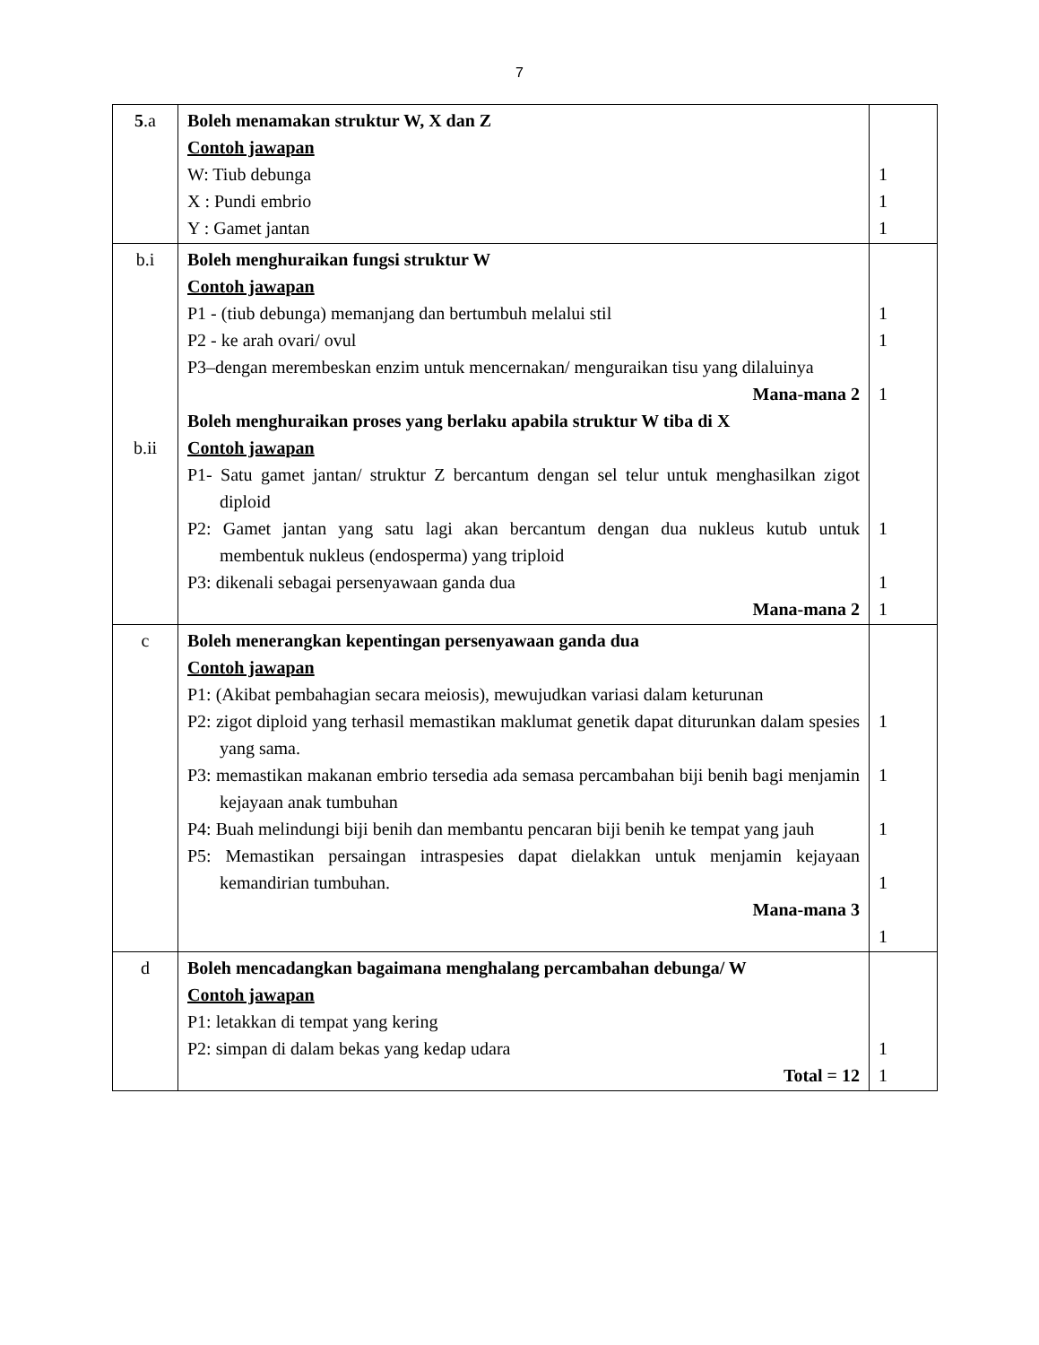7
| 5 .a | Boleh menamakan struktur W, X dan Z Contoh jawapan W: Tiub debunga X : Pundi embrio Y : Gamet jantan | 1 1 1 |
| b.i b.ii | Boleh menghuraikan fungsi struktur W Contoh jawapan P1 - (tiub debunga) memanjang dan bertumbuh melalui stil P2 - ke arah ovari/ ovul P3–dengan merembeskan enzim untuk mencernakan/ menguraikan tisu yang dilaluinya Mana-mana 2 Boleh menghuraikan proses yang berlaku apabila struktur W tiba di X Contoh jawapan P1- Satu gamet jantan/ struktur Z bercantum dengan sel telur untuk menghasilkan zigot diploid P2: Gamet jantan yang satu lagi akan bercantum dengan dua nukleus kutub untuk membentuk nukleus (endosperma) yang triploid P3: dikenali sebagai persenyawaan ganda dua Mana-mana 2 | 1 1 1 1 1 1 |
| c | Boleh menerangkan kepentingan persenyawaan ganda dua Contoh jawapan P1: (Akibat pembahagian secara meiosis), mewujudkan variasi dalam keturunan P2: zigot diploid yang terhasil memastikan maklumat genetik dapat diturunkan dalam spesies yang sama. P3: memastikan makanan embrio tersedia ada semasa percambahan biji benih bagi menjamin kejayaan anak tumbuhan P4: Buah melindungi biji benih dan membantu pencaran biji benih ke tempat yang jauh P5: Memastikan persaingan intraspesies dapat dielakkan untuk menjamin kejayaan kemandirian tumbuhan. Mana-mana 3 | 1 1 1 1 1 |
| d | Boleh mencadangkan bagaimana menghalang percambahan debunga/ W Contoh jawapan P1: letakkan di tempat yang kering P2: simpan di dalam bekas yang kedap udara Total = 12 | 1 1 |